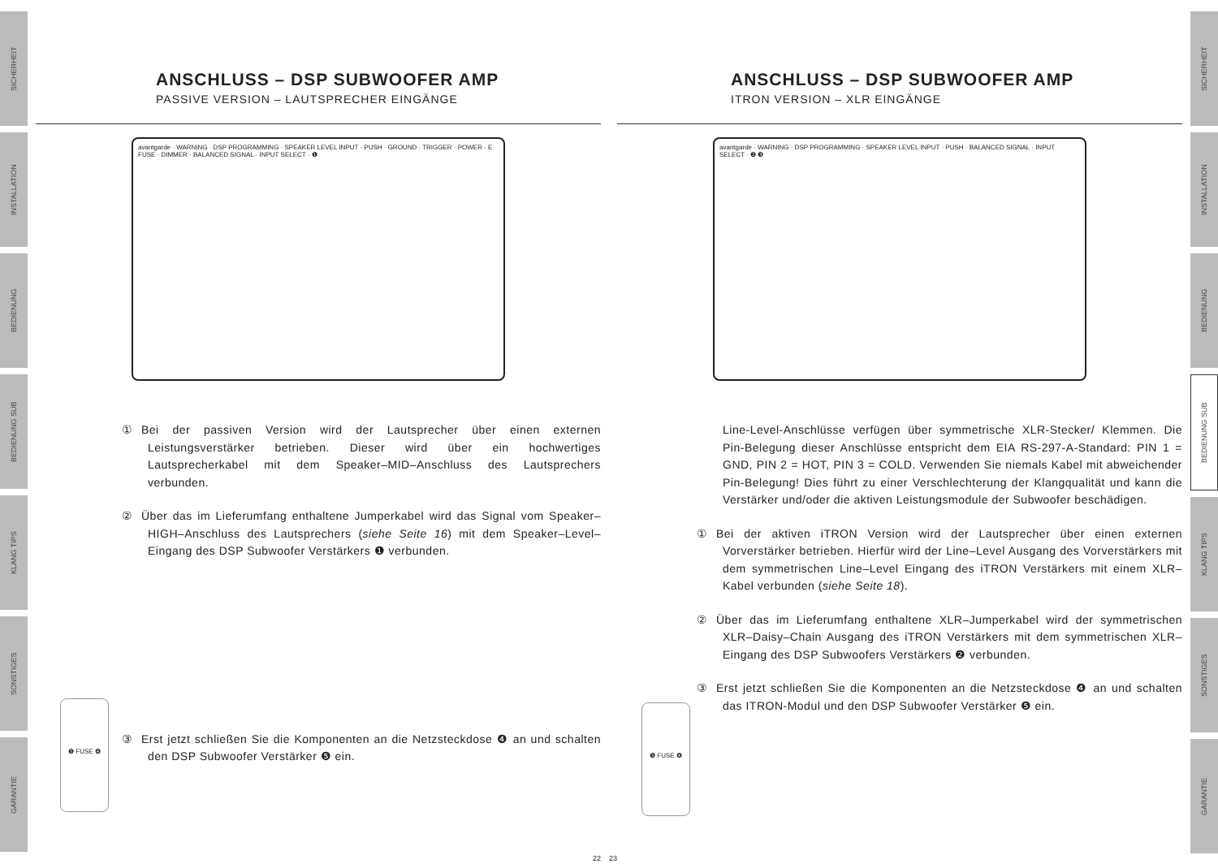SICHERHEIT
INSTALLATION
BEDIENUNG
BEDIENUNG SUB
KLANG TIPS
SONSTIGES
GARANTIE
ANSCHLUSS – DSP SUBWOOFER AMP
PASSIVE VERSION – LAUTSPRECHER EINGÄNGE
avantgarde · WARNING · DSP PROGRAMMING · SPEAKER LEVEL INPUT · PUSH · GROUND · TRIGGER · POWER · E FUSE · DIMMER · BALANCED SIGNAL · INPUT SELECT · ❶
① Bei der passiven Version wird der Lautsprecher über einen externen Leistungsverstärker betrieben. Dieser wird über ein hochwertiges Lautsprecherkabel mit dem Speaker–MID–Anschluss des Lautsprechers verbunden.
② Über das im Lieferumfang enthaltene Jumperkabel wird das Signal vom Speaker–HIGH–Anschluss des Lautsprechers (siehe Seite 16) mit dem Speaker–Level–Eingang des DSP Subwoofer Verstärkers ❶ verbunden.
③ Erst jetzt schließen Sie die Komponenten an die Netzsteckdose ❹ an und schalten den DSP Subwoofer Verstärker ❺ ein.
❺ FUSE ❹
22
ANSCHLUSS – DSP SUBWOOFER AMP
ITRON VERSION – XLR EINGÄNGE
avantgarde · WARNING · DSP PROGRAMMING · SPEAKER LEVEL INPUT · PUSH · BALANCED SIGNAL · INPUT SELECT · ❷ ❸
Line-Level-Anschlüsse verfügen über symmetrische XLR-Stecker/ Klemmen. Die Pin-Belegung dieser Anschlüsse entspricht dem EIA RS-297-A-Standard: PIN 1 = GND, PIN 2 = HOT, PIN 3 = COLD. Verwenden Sie niemals Kabel mit abweichender Pin-Belegung! Dies führt zu einer Verschlechterung der Klangqualität und kann die Verstärker und/oder die aktiven Leistungsmodule der Subwoofer beschädigen.
① Bei der aktiven iTRON Version wird der Lautsprecher über einen externen Vorverstärker betrieben. Hierfür wird der Line–Level Ausgang des Vorverstärkers mit dem symmetrischen Line–Level Eingang des iTRON Verstärkers mit einem XLR–Kabel verbunden (siehe Seite 18).
② Über das im Lieferumfang enthaltene XLR–Jumperkabel wird der symmetrischen XLR–Daisy–Chain Ausgang des iTRON Verstärkers mit dem symmetrischen XLR–Eingang des DSP Subwoofers Verstärkers ❷ verbunden.
③ Erst jetzt schließen Sie die Komponenten an die Netzsteckdose ❹ an und schalten das ITRON-Modul und den DSP Subwoofer Verstärker ❺ ein.
❺ FUSE ❹
23
SICHERHEIT
INSTALLATION
BEDIENUNG
BEDIENUNG SUB
KLANG TIPS
SONSTIGES
GARANTIE